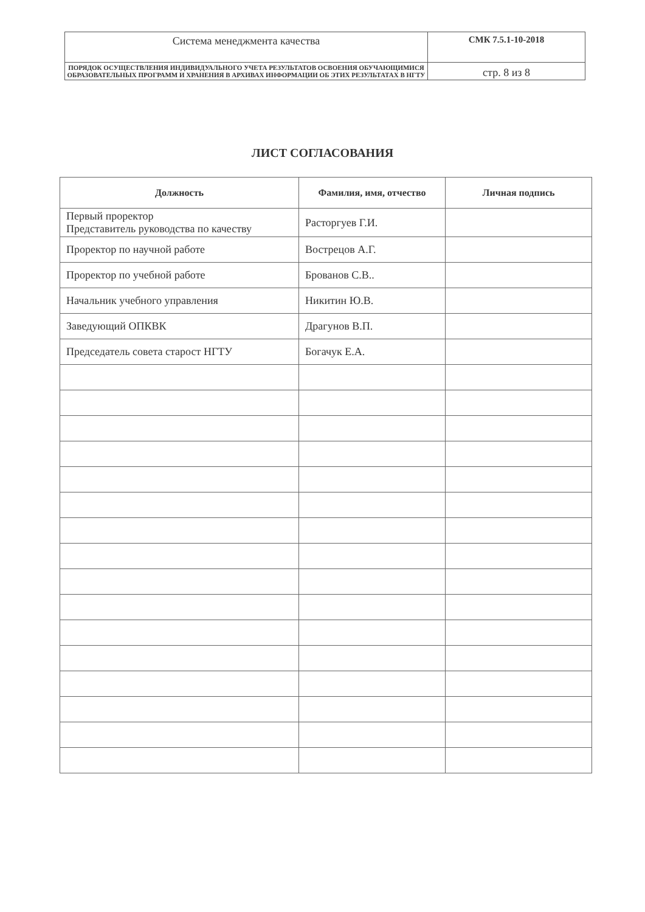| Система менеджмента качества | СМК 7.5.1-10-2018 |
| ПОРЯДОК ОСУЩЕСТВЛЕНИЯ ИНДИВИДУАЛЬНОГО УЧЕТА РЕЗУЛЬТАТОВ ОСВОЕНИЯ ОБУЧАЮЩИМИСЯ ОБРАЗОВАТЕЛЬНЫХ ПРОГРАММ И ХРАНЕНИЯ В АРХИВАХ ИНФОРМАЦИИ ОБ ЭТИХ РЕЗУЛЬТАТАХ В НГТУ | стр. 8 из 8 |
ЛИСТ СОГЛАСОВАНИЯ
| Должность | Фамилия, имя, отчество | Личная подпись |
| --- | --- | --- |
| Первый проректор Представитель руководства по качеству | Расторгуев Г.И. | |
| Проректор по научной работе | Вострецов А.Г. | |
| Проректор по учебной работе | Брованов С.В.. | |
| Начальник учебного управления | Никитин Ю.В. | |
| Заведующий ОПКВК | Драгунов В.П. | |
| Председатель совета старост НГТУ | Богачук Е.А. | |